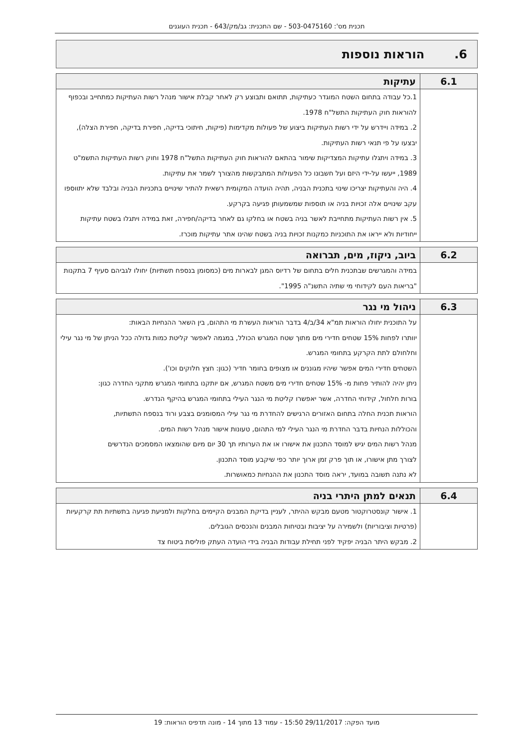תכנית מס': 503-0475160 - שם התכנית: גב/מק/643 - תכנית העוגנים
6. הוראות נוספות
| 6.1 | עתיקות |
| --- | --- |
| | 1.כל עבודה בתחום השטח המוגדר כעתיקות, תתואם ותבוצע רק לאחר קבלת אישור מנהל רשות העתיקות כמתחייב ובכפוף להוראות חוק העתיקות התשל"ח 1978. 2. במידה ויידרש על ידי רשות העתיקות ביצוע של פעולות מקדימות (פיקות, חיתוכי בדיקה, חפירת בדיקה, חפירת הצלה), יבצעו על פי תנאי רשות העתיקות. 3. במידה ויתגלו עתיקות המצדיקות שימור בהתאם להוראות חוק העתיקות התשל"ח 1978 וחוק רשות העתיקות התשמ"ט 1989, ייעשו על-ידי היזם ועל חשבונו כל הפעולות המתבקשות מהצורך לשמר את עתיקות. 4. היה והעתיקות יצריכו שינוי בתכנית הבניה, תהיה הועדה המקומית רשאית להתיר שינויים בתכניות הבניה ובלבד שלא יתווספו עקב שינויים אלה זכויות בניה או תוספות שמשמעותן פגיעה בקרקע. 5. אין רשות העתיקות מתחייבת לאשר בניה בשטח או בחלקו גם לאחר בדיקה/חפירה, זאת במידה ויתגלו בשטח עתיקות ייחודיות ולא ייראו את התוכניות כמקנות זכויות בניה בשטח שהינו אתר עתיקות מוכרז. |
| 6.2 | ביוב, ניקוז, מים, תברואה |
| --- | --- |
| | במידה והמגרשים שבתכנית חלים בתחום של רדיוס המגן לבארות מים (כמסומן בנספח תשתיות) יחולו לגביהם סעיף 7 בתקנות "בריאות העם לקידוחי מי שתיה התשנ"ה 1995". |
| 6.3 | ניהול מי נגר |
| --- | --- |
| | על התוכנית יחולו הוראות תמ"א 34/ב/4 בדבר הוראות העשרת מי התהום, בין השאר ההנחיות הבאות: יוותרו לפחות 15% שטחים חדירי מים מתוך שטח המגרש הכולל, במגמה לאפשר קליטת כמות גדולה ככל הניתן של מי נגר עילי וחלחולם לתת הקרקע בתחומי המגרש. השטחים חדירי המים אפשר שיהיו מגוננים או מצופים בחומר חדיר (כגון: חצץ חלוקים וכו'). ניתן יהיה להותיר פחות מ- 15% שטחים חדירי מים משטח המגרש, אם יותקנו בתחומי המגרש מתקני החדרה כגון: בורות חלחול, קידוחי החדרה, אשר יאפשרו קליטת מי הנגר העילי בתחומי המגרש בהיקף הנדרש. הוראות תכנית החלה בתחום האזורים הרגישים להחדרת מי נגר עילי המסומנים בצבע ורוד בנספח התשתיות, והכוללות הנחיות בדבר החדרת מי הנגר העילי למי התהום, טעונות אישור מנהל רשות המים. מנהל רשות המים יגיש למוסד התכנון את אישורו או את הערותיו תך 30 יום מיום שהומצאו המסמכים הנדרשים לצורך מתן אישורו, או תוך פרק זמן ארוך יותר כפי שיקבע מוסד התכנון. לא נתנה תשובה במועד, יראה מוסד התכנון את ההנחיות כמאושרות. |
| 6.4 | תנאים למתן היתרי בניה |
| --- | --- |
| | 1. אישור קונסטרוקטור מטעם מבקש ההיתר, לעניין בדיקת המבנים הקיימים בחלקות ולמניעת פגיעה בתשתיות תת קרקעיות (פרטיות וציבוריות) ולשמירה על יציבות ובטיחות המבנים והנכסים הגובלים. 2. מבקש היתר הבניה יפקיד לפני תחילת עבודות הבניה בידי הועדה העתק פוליסת ביטוח צד |
מועד הפקה: 29/11/2017 15:50 - עמוד 13 מתוך 14 - מונה תדפיס הוראות: 19